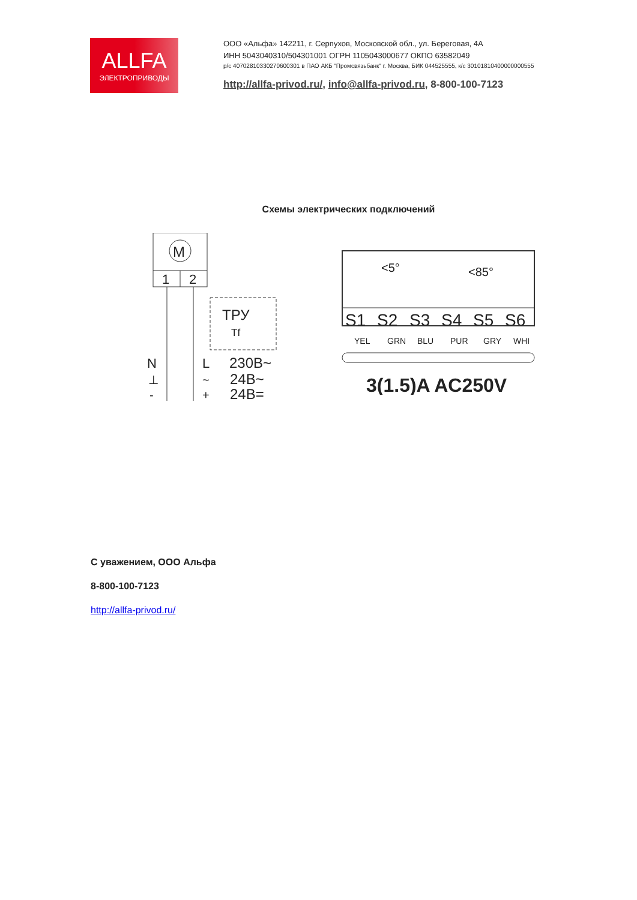ALLFA
ЭЛЕКТРОПРИВОДЫ
ООО «Альфа» 142211, г. Серпухов, Московской обл., ул. Береговая, 4А
ИНН 5043040310/504301001 ОГРН 1105043000677 ОКПО 63582049
р/с 40702810330270600301 в ПАО АКБ "Промсвязьбанк" г. Москва, БИК 044525555, к/с 30101810400000000555
http://allfa-privod.ru/, info@allfa-privod.ru, 8-800-100-7123
Схемы электрических подключений
M
1
2
ТРУ
Tf
N
⊥
-
L
~
+
230В~
24В~
24В=
<5°
<85°
S1
S2
S3
S4
S5
S6
YEL
GRN
BLU
PUR
GRY
WHI
3(1.5)A AC250V
С уважением, ООО Альфа
8-800-100-7123
http://allfa-privod.ru/